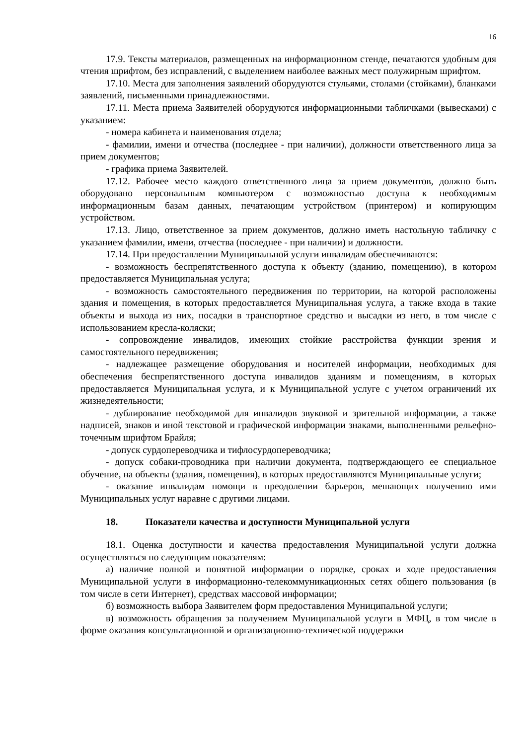16
17.9. Тексты материалов, размещенных на информационном стенде, печатаются удобным для чтения шрифтом, без исправлений, с выделением наиболее важных мест полужирным шрифтом.
17.10. Места для заполнения заявлений оборудуются стульями, столами (стойками), бланками заявлений, письменными принадлежностями.
17.11. Места приема Заявителей оборудуются информационными табличками (вывесками) с указанием:
- номера кабинета и наименования отдела;
- фамилии, имени и отчества (последнее - при наличии), должности ответственного лица за прием документов;
- графика приема Заявителей.
17.12. Рабочее место каждого ответственного лица за прием документов, должно быть оборудовано персональным компьютером с возможностью доступа к необходимым информационным базам данных, печатающим устройством (принтером) и копирующим устройством.
17.13. Лицо, ответственное за прием документов, должно иметь настольную табличку с указанием фамилии, имени, отчества (последнее - при наличии) и должности.
17.14. При предоставлении Муниципальной услуги инвалидам обеспечиваются:
- возможность беспрепятственного доступа к объекту (зданию, помещению), в котором предоставляется Муниципальная услуга;
- возможность самостоятельного передвижения по территории, на которой расположены здания и помещения, в которых предоставляется Муниципальная услуга, а также входа в такие объекты и выхода из них, посадки в транспортное средство и высадки из него, в том числе с использованием кресла-коляски;
- сопровождение инвалидов, имеющих стойкие расстройства функции зрения и самостоятельного передвижения;
- надлежащее размещение оборудования и носителей информации, необходимых для обеспечения беспрепятственного доступа инвалидов зданиям и помещениям, в которых предоставляется Муниципальная услуга, и к Муниципальной услуге с учетом ограничений их жизнедеятельности;
- дублирование необходимой для инвалидов звуковой и зрительной информации, а также надписей, знаков и иной текстовой и графической информации знаками, выполненными рельефно-точечным шрифтом Брайля;
- допуск сурдопереводчика и тифлосурдопереводчика;
- допуск собаки-проводника при наличии документа, подтверждающего ее специальное обучение, на объекты (здания, помещения), в которых предоставляются Муниципальные услуги;
- оказание инвалидам помощи в преодолении барьеров, мешающих получению ими Муниципальных услуг наравне с другими лицами.
18. Показатели качества и доступности Муниципальной услуги
18.1. Оценка доступности и качества предоставления Муниципальной услуги должна осуществляться по следующим показателям:
а) наличие полной и понятной информации о порядке, сроках и ходе предоставления Муниципальной услуги в информационно-телекоммуникационных сетях общего пользования (в том числе в сети Интернет), средствах массовой информации;
б) возможность выбора Заявителем форм предоставления Муниципальной услуги;
в) возможность обращения за получением Муниципальной услуги в МФЦ, в том числе в форме оказания консультационной и организационно-технической поддержки